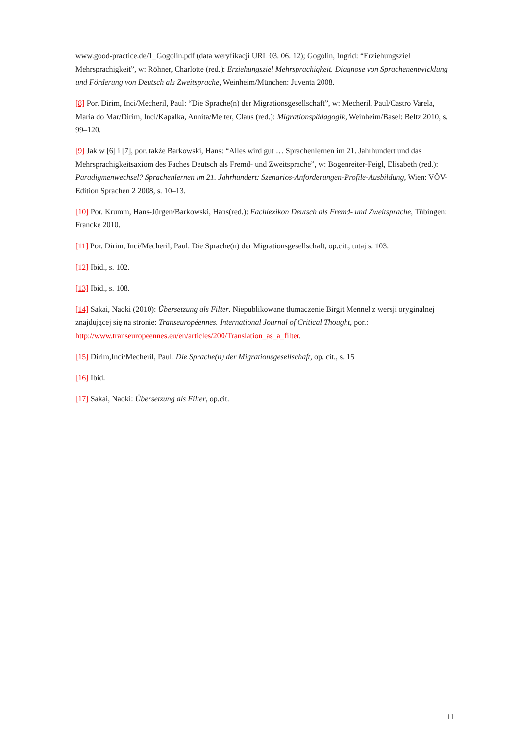www.good-practice.de/1_Gogolin.pdf (data weryfikacji URL 03. 06. 12); Gogolin, Ingrid: “Erziehungsziel Mehrsprachigkeit”, w: Röhner, Charlotte (red.): Erziehungsziel Mehrsprachigkeit. Diagnose von Sprachenentwicklung und Förderung von Deutsch als Zweitsprache, Weinheim/München: Juventa 2008.
[8] Por. Dirim, Inci/Mecheril, Paul: “Die Sprache(n) der Migrationsgesellschaft”, w: Mecheril, Paul/Castro Varela, Maria do Mar/Dirim, Inci/Kapalka, Annita/Melter, Claus (red.): Migrationspädagogik, Weinheim/Basel: Beltz 2010, s. 99–120.
[9] Jak w [6] i [7], por. także Barkowski, Hans: “Alles wird gut … Sprachenlernen im 21. Jahrhundert und das Mehrsprachigkeitsaxiom des Faches Deutsch als Fremd- und Zweitsprache”, w: Bogenreiter-Feigl, Elisabeth (red.): Paradigmenwechsel? Sprachenlernen im 21. Jahrhundert: Szenarios-Anforderungen-Profile-Ausbildung, Wien: VÖV-Edition Sprachen 2 2008, s. 10–13.
[10] Por. Krumm, Hans-Jürgen/Barkowski, Hans(red.): Fachlexikon Deutsch als Fremd- und Zweitsprache, Tübingen: Francke 2010.
[11] Por. Dirim, Inci/Mecheril, Paul. Die Sprache(n) der Migrationsgesellschaft, op.cit., tutaj s. 103.
[12] Ibid., s. 102.
[13] Ibid., s. 108.
[14] Sakai, Naoki (2010): Übersetzung als Filter. Niepublikowane tłumaczenie Birgit Mennel z wersji oryginalnej znajdującej się na stronie: Transeuropéennes. International Journal of Critical Thought, por.: http://www.transeuropeennes.eu/en/articles/200/Translation_as_a_filter.
[15] Dirim,Inci/Mecheril, Paul: Die Sprache(n) der Migrationsgesellschaft, op. cit., s. 15
[16] Ibid.
[17] Sakai, Naoki: Übersetzung als Filter, op.cit.
11